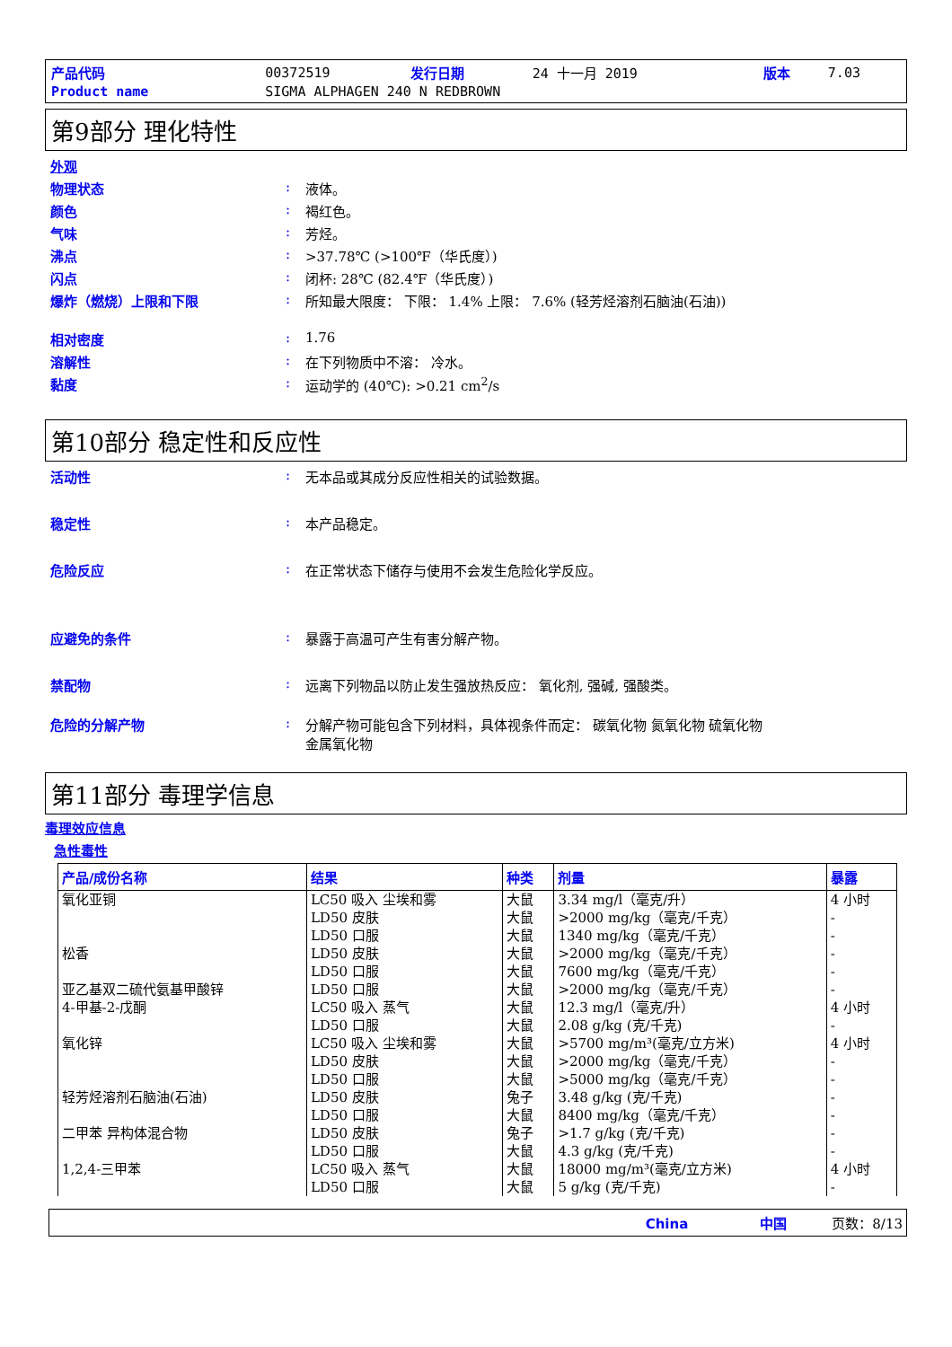| 产品代码 | 00372519 | 发行日期 | 24 十一月 2019 | 版本 | 7.03 |
| Product name | SIGMA ALPHAGEN 240 N REDBROWN | | | | |
第9部分 理化特性
| 外观 | | |
| 物理状态 | : | 液体。 |
| 颜色 | : | 褐红色。 |
| 气味 | : | 芳烃。 |
| 沸点 | : | >37.78℃ (>100℉（华氏度）) |
| 闪点 | : | 闭杯: 28℃ (82.4℉（华氏度）) |
| 爆炸（燃烧）上限和下限 | : | 所知最大限度： 下限： 1.4% 上限： 7.6% (轻芳烃溶剂石脑油(石油)) |
| 相对密度 | : | 1.76 |
| 溶解性 | : | 在下列物质中不溶： 冷水。 |
| 黏度 | : | 运动学的 (40℃): >0.21 cm<sup>2</sup>/s |
第10部分 稳定性和反应性
| 活动性 | : | 无本品或其成分反应性相关的试验数据。 |
| 稳定性 | : | 本产品稳定。 |
| 危险反应 | : | 在正常状态下储存与使用不会发生危险化学反应。 |
| 应避免的条件 | : | 暴露于高温可产生有害分解产物。 |
| 禁配物 | : | 远离下列物品以防止发生强放热反应： 氧化剂, 强碱, 强酸类。 |
| 危险的分解产物 | : | 分解产物可能包含下列材料，具体视条件而定： 碳氧化物 氮氧化物 硫氧化物 金属氧化物 |
第11部分 毒理学信息
毒理效应信息
急性毒性
| 产品/成份名称 | 结果 | 种类 | 剂量 | 暴露 |
| --- | --- | --- | --- | --- |
| 氧化亚铜 松香 亚乙基双二硫代氨基甲酸锌 4-甲基-2-戊酮 氧化锌 轻芳烃溶剂石脑油(石油) 二甲苯 异构体混合物 1,2,4-三甲苯 | LC50 吸入 尘埃和雾 LD50 皮肤 LD50 口服 LD50 皮肤 LD50 口服 LD50 口服 LC50 吸入 蒸气 LD50 口服 LC50 吸入 尘埃和雾 LD50 皮肤 LD50 口服 LD50 皮肤 LD50 口服 LD50 皮肤 LD50 口服 LC50 吸入 蒸气 LD50 口服 | 大鼠 大鼠 大鼠 大鼠 大鼠 大鼠 大鼠 大鼠 大鼠 大鼠 大鼠 兔子 大鼠 兔子 大鼠 大鼠 大鼠 | 3.34 mg/l（毫克/升） >2000 mg/kg（毫克/千克） 1340 mg/kg（毫克/千克） >2000 mg/kg（毫克/千克） 7600 mg/kg（毫克/千克） >2000 mg/kg（毫克/千克） 12.3 mg/l（毫克/升） 2.08 g/kg (克/千克) >5700 mg/m³(毫克/立方米) >2000 mg/kg（毫克/千克） >5000 mg/kg（毫克/千克） 3.48 g/kg (克/千克) 8400 mg/kg（毫克/千克） >1.7 g/kg (克/千克) 4.3 g/kg (克/千克) 18000 mg/m³(毫克/立方米) 5 g/kg (克/千克) | 4 小时 - - - - - 4 小时 - 4 小时 - - - - - - 4 小时 - |
China 中国 页数：8/13